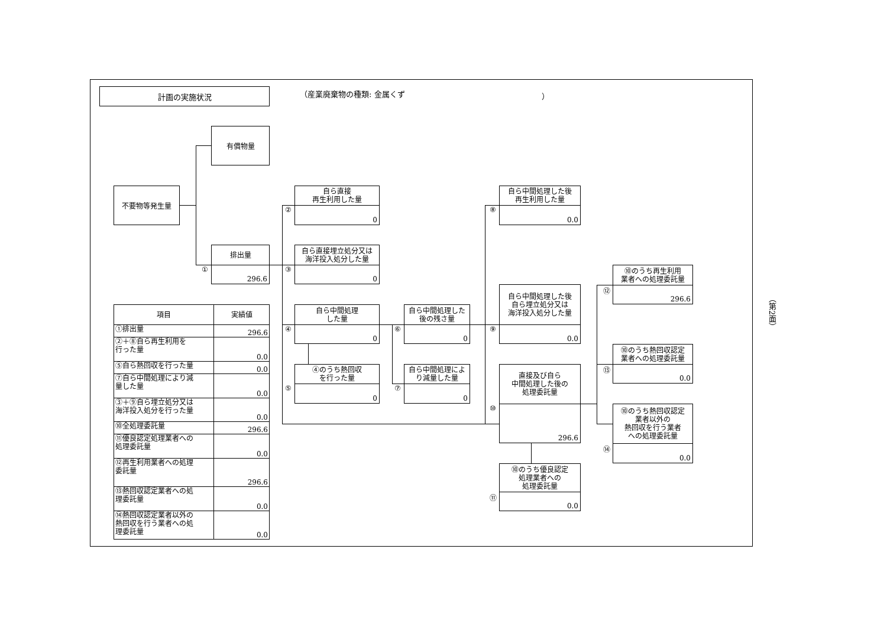計画の実施状況
（産業廃棄物の種類: 金属くず ）
有償物量
不要物等発生量
①
排出量
296.6
②
自ら直接
再生利用した量
0
③
自ら直接埋立処分又は
海洋投入処分した量
0
④
自ら中間処理
した量
0
⑤
④のうち熱回収
を行った量
0
⑥
自ら中間処理した
後の残さ量
0
⑦
自ら中間処理によ
り減量した量
0
⑧
自ら中間処理した後
再生利用した量
0.0
⑨
自ら中間処理した後
自ら埋立処分又は
海洋投入処分した量
0.0
⑩
直接及び自ら
中間処理した後の
処理委託量
296.6
⑪
⑩のうち優良認定
処理業者への
処理委託量
0.0
⑫
⑩のうち再生利用
業者への処理委託量
296.6
⑬
⑩のうち熱回収認定
業者への処理委託量
0.0
⑭
⑩のうち熱回収認定
業者以外の
熱回収を行う業者
への処理委託量
0.0
| 項目 | 実績値 |
| --- | --- |
| ①排出量 | 296.6 |
| ②＋⑧自ら再生利用を 行った量 | 0.0 |
| ⑤自ら熱回収を行った量 | 0.0 |
| ⑦自ら中間処理により減 量した量 | 0.0 |
| ③＋⑨自ら埋立処分又は 海洋投入処分を行った量 | 0.0 |
| ⑩全処理委託量 | 296.6 |
| ⑪優良認定処理業者への 処理委託量 | 0.0 |
| ⑫再生利用業者への処理 委託量 | 296.6 |
| ⑬熱回収認定業者への処 理委託量 | 0.0 |
| ⑭熱回収認定業者以外の 熱回収を行う業者への処 理委託量 | 0.0 |
（第2面）